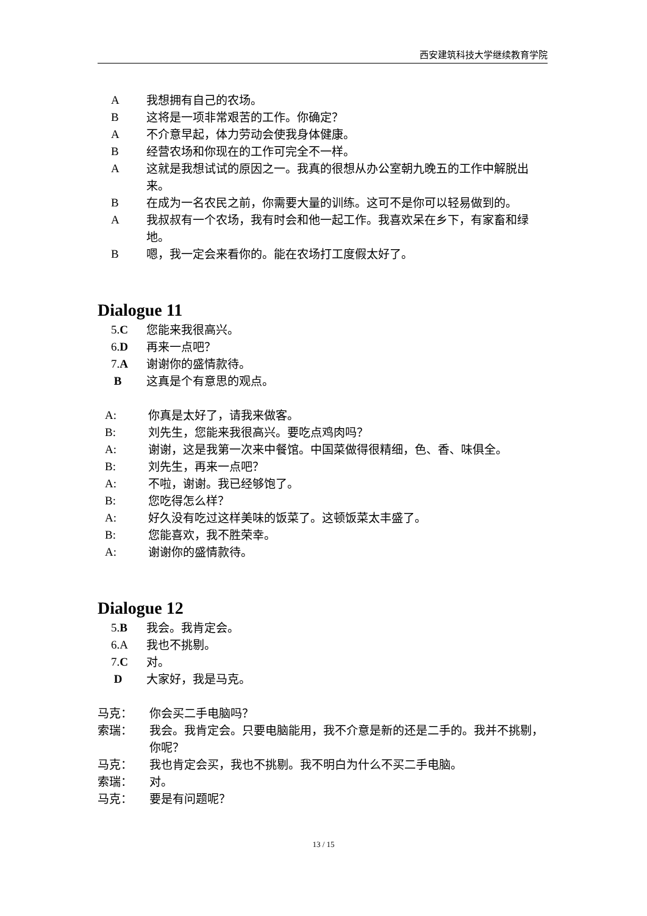西安建筑科技大学继续教育学院
A我想拥有自己的农场。
B这将是一项非常艰苦的工作。你确定？
A不介意早起，体力劳动会使我身体健康。
B经营农场和你现在的工作可完全不一样。
A这就是我想试试的原因之一。我真的很想从办公室朝九晚五的工作中解脱出来。
B在成为一名农民之前，你需要大量的训练。这可不是你可以轻易做到的。
A我叔叔有一个农场，我有时会和他一起工作。我喜欢呆在乡下，有家畜和绿地。
B嗯，我一定会来看你的。能在农场打工度假太好了。
Dialogue 11
5.C 您能来我很高兴。
6.D 再来一点吧？
7.A 谢谢你的盛情款待。
B这真是个有意思的观点。
A: 你真是太好了，请我来做客。
B: 刘先生，您能来我很高兴。要吃点鸡肉吗？
A: 谢谢，这是我第一次来中餐馆。中国菜做得很精细，色、香、味俱全。
B: 刘先生，再来一点吧？
A: 不啦，谢谢。我已经够饱了。
B: 您吃得怎么样？
A: 好久没有吃过这样美味的饭菜了。这顿饭菜太丰盛了。
B: 您能喜欢，我不胜荣幸。
A: 谢谢你的盛情款待。
Dialogue 12
5.B 我会。我肯定会。
6.A 我也不挑剔。
7.C 对。
D大家好，我是马克。
马克： 你会买二手电脑吗？
索瑞： 我会。我肯定会。只要电脑能用，我不介意是新的还是二手的。我并不挑剔，你呢？
马克： 我也肯定会买，我也不挑剔。我不明白为什么不买二手电脑。
索瑞： 对。
马克： 要是有问题呢？
13 / 15